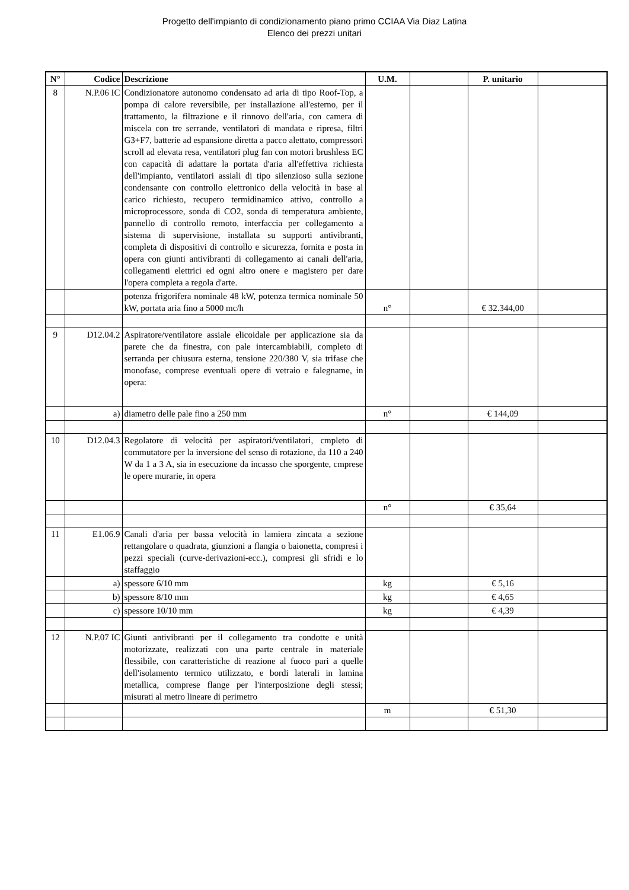Progetto dell'impianto di condizionamento piano primo CCIAA Via Diaz Latina
Elenco dei prezzi unitari
| N° | Codice | Descrizione | U.M. | | P. unitario | |
| --- | --- | --- | --- | --- | --- | --- |
| 8 | N.P.06 IC | Condizionatore autonomo condensato ad aria di tipo Roof-Top, a pompa di calore reversibile, per installazione all'esterno, per il trattamento, la filtrazione e il rinnovo dell'aria, con camera di miscela con tre serrande, ventilatori di mandata e ripresa, filtri G3+F7, batterie ad espansione diretta a pacco alettato, compressori scroll ad elevata resa, ventilatori plug fan con motori brushless EC con capacità di adattare la portata d'aria all'effettiva richiesta dell'impianto, ventilatori assiali di tipo silenzioso sulla sezione condensante con controllo elettronico della velocità in base al carico richiesto, recupero termidinamico attivo, controllo a microprocessore, sonda di CO2, sonda di temperatura ambiente, pannello di controllo remoto, interfaccia per collegamento a sistema di supervisione, installata su supporti antivibranti, completa di dispositivi di controllo e sicurezza, fornita e posta in opera con giunti antivibranti di collegamento ai canali dell'aria, collegamenti elettrici ed ogni altro onere e magistero per dare l'opera completa a regola d'arte. | | | | |
| | | potenza frigorifera nominale 48 kW, potenza termica nominale 50 kW, portata aria fino a 5000 mc/h | n° | | € 32.344,00 | |
| 9 | D12.04.2 | Aspiratore/ventilatore assiale elicoidale per applicazione sia da parete che da finestra, con pale intercambiabili, completo di serranda per chiusura esterna, tensione 220/380 V, sia trifase che monofase, comprese eventuali opere di vetraio e falegname, in opera: | | | | |
| | a) | diametro delle pale fino a 250 mm | n° | | € 144,09 | |
| 10 | D12.04.3 | Regolatore di velocità per aspiratori/ventilatori, cmpleto di commutatore per la inversione del senso di rotazione, da 110 a 240 W da 1 a 3 A, sia in esecuzione da incasso che sporgente, cmprese le opere murarie, in opera | | | | |
| | | | n° | | € 35,64 | |
| 11 | E1.06.9 | Canali d'aria per bassa velocità in lamiera zincata a sezione rettangolare o quadrata, giunzioni a flangia o baionetta, compresi i pezzi speciali (curve-derivazioni-ecc.), compresi gli sfridi e lo staffaggio | | | | |
| | a) | spessore 6/10 mm | kg | | € 5,16 | |
| | b) | spessore 8/10 mm | kg | | € 4,65 | |
| | c) | spessore 10/10 mm | kg | | € 4,39 | |
| 12 | N.P.07 IC | Giunti antivibranti per il collegamento tra condotte e unità motorizzate, realizzati con una parte centrale in materiale flessibile, con caratteristiche di reazione al fuoco pari a quelle dell'isolamento termico utilizzato, e bordi laterali in lamina metallica, comprese flange per l'interposizione degli stessi; misurati al metro lineare di perimetro | | | | |
| | | | m | | € 51,30 | |